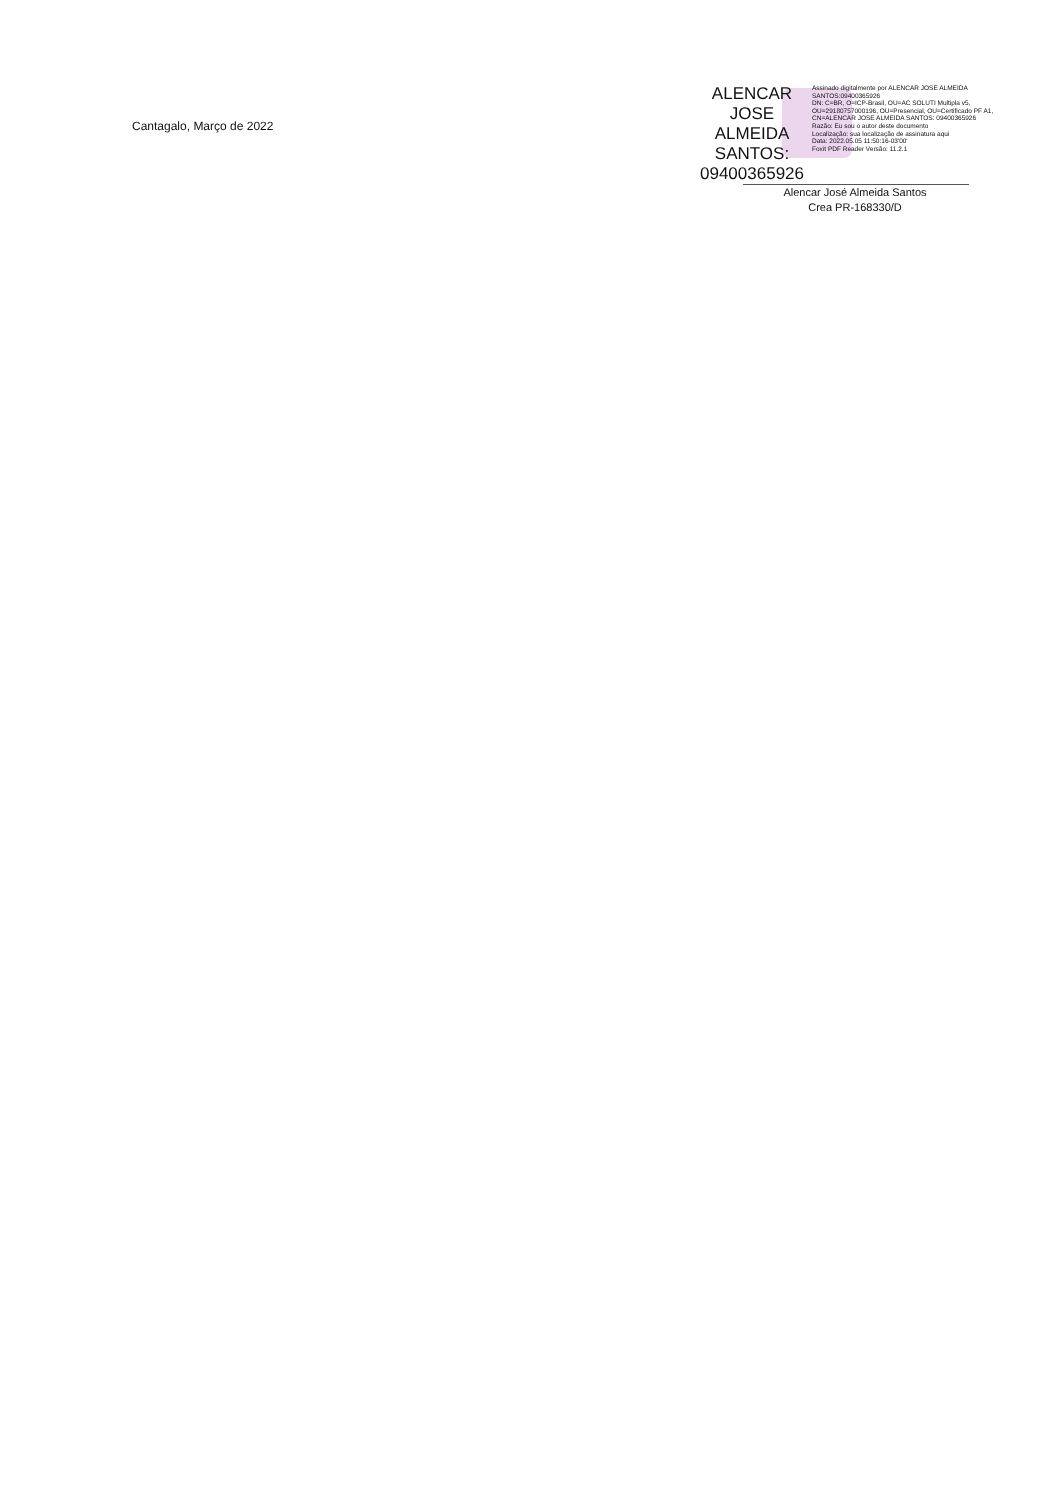Cantagalo, Março de 2022
ALENCAR JOSE ALMEIDA SANTOS: 09400365926
Assinado digitalmente por ALENCAR JOSE ALMEIDA SANTOS:09400365926
DN: C=BR, O=ICP-Brasil, OU=AC SOLUTI Multipla v5, OU=29180757000196, OU=Presencial, OU=Certificado PF A1, CN=ALENCAR JOSE ALMEIDA SANTOS: 09400365926
Razão: Eu sou o autor deste documento
Localização: sua localização de assinatura aqui
Data: 2022.05.05 11:50:16-03'00'
Foxit PDF Reader Versão: 11.2.1
Alencar José Almeida Santos
Crea PR-168330/D